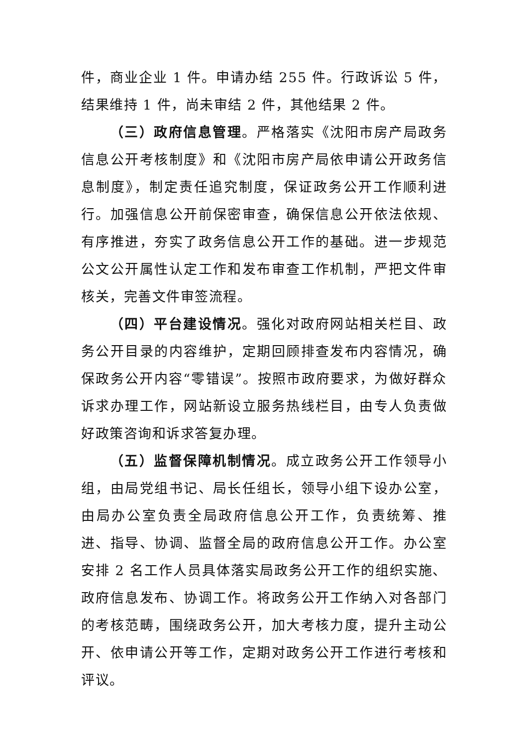件，商业企业 1 件。申请办结 255 件。行政诉讼 5 件，结果维持 1 件，尚未审结 2 件，其他结果 2 件。
（三）政府信息管理。严格落实《沈阳市房产局政务信息公开考核制度》和《沈阳市房产局依申请公开政务信息制度》，制定责任追究制度，保证政务公开工作顺利进行。加强信息公开前保密审查，确保信息公开依法依规、有序推进，夯实了政务信息公开工作的基础。进一步规范公文公开属性认定工作和发布审查工作机制，严把文件审核关，完善文件审签流程。
（四）平台建设情况。强化对政府网站相关栏目、政务公开目录的内容维护，定期回顾排查发布内容情况，确保政务公开内容“零错误”。按照市政府要求，为做好群众诉求办理工作，网站新设立服务热线栏目，由专人负责做好政策咨询和诉求答复办理。
（五）监督保障机制情况。成立政务公开工作领导小组，由局党组书记、局长任组长，领导小组下设办公室，由局办公室负责全局政府信息公开工作，负责统筹、推进、指导、协调、监督全局的政府信息公开工作。办公室安排 2 名工作人员具体落实局政务公开工作的组织实施、政府信息发布、协调工作。将政务公开工作纳入对各部门的考核范畴，围绕政务公开，加大考核力度，提升主动公开、依申请公开等工作，定期对政务公开工作进行考核和评议。